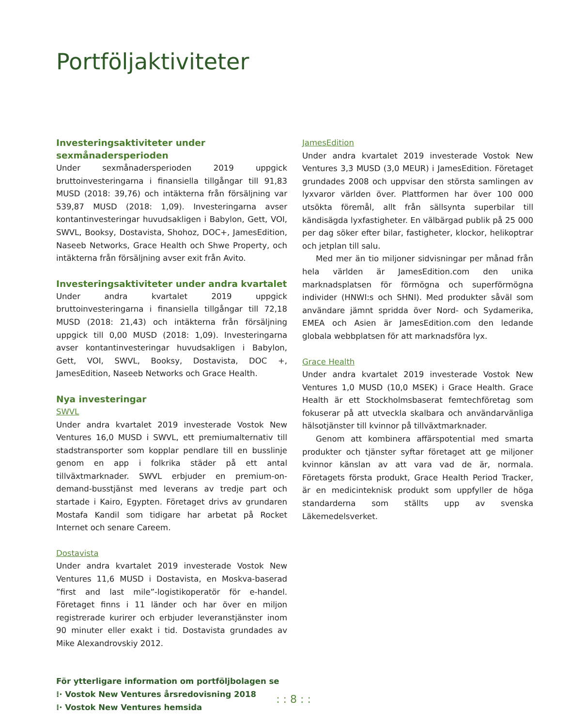Portföljaktiviteter
Investeringsaktiviteter under sexmånadersperioden
Under sexmånadersperioden 2019 uppgick bruttoinvesteringarna i finansiella tillgångar till 91,83 MUSD (2018: 39,76) och intäkterna från försäljning var 539,87 MUSD (2018: 1,09). Investeringarna avser kontantinvesteringar huvudsakligen i Babylon, Gett, VOI, SWVL, Booksy, Dostavista, Shohoz, DOC+, JamesEdition, Naseeb Networks, Grace Health och Shwe Property, och intäkterna från försäljning avser exit från Avito.
Investeringsaktiviteter under andra kvartalet
Under andra kvartalet 2019 uppgick bruttoinvesteringarna i finansiella tillgångar till 72,18 MUSD (2018: 21,43) och intäkterna från försäljning uppgick till 0,00 MUSD (2018: 1,09). Investeringarna avser kontantinvesteringar huvudsakligen i Babylon, Gett, VOI, SWVL, Booksy, Dostavista, DOC +, JamesEdition, Naseeb Networks och Grace Health.
Nya investeringar
SWVL
Under andra kvartalet 2019 investerade Vostok New Ventures 16,0 MUSD i SWVL, ett premiumalternativ till stadstransporter som kopplar pendlare till en busslinje genom en app i folkrika städer på ett antal tillväxtmarknader. SWVL erbjuder en premium-on-demand-busstjänst med leverans av tredje part och startade i Kairo, Egypten. Företaget drivs av grundaren Mostafa Kandil som tidigare har arbetat på Rocket Internet och senare Careem.
Dostavista
Under andra kvartalet 2019 investerade Vostok New Ventures 11,6 MUSD i Dostavista, en Moskva-baserad ”first and last mile”-logistikoperatör för e-handel. Företaget finns i 11 länder och har över en miljon registrerade kurirer och erbjuder leveranstjänster inom 90 minuter eller exakt i tid. Dostavista grundades av Mike Alexandrovskiy 2012.
För ytterligare information om portföljbolagen se
⁞· Vostok New Ventures årsredovisning 2018
⁞· Vostok New Ventures hemsida
JamesEdition
Under andra kvartalet 2019 investerade Vostok New Ventures 3,3 MUSD (3,0 MEUR) i JamesEdition. Företaget grundades 2008 och uppvisar den största samlingen av lyxvaror världen över. Plattformen har över 100 000 utsökta föremål, allt från sällsynta superbilar till kändisägda lyxfastigheter. En välbärgad publik på 25 000 per dag söker efter bilar, fastigheter, klockor, helikoptrar och jetplan till salu.
Med mer än tio miljoner sidvisningar per månad från hela världen är JamesEdition.com den unika marknadsplatsen för förmögna och superförmögna individer (HNWI:s och SHNI). Med produkter såväl som användare jämnt spridda över Nord- och Sydamerika, EMEA och Asien är JamesEdition.com den ledande globala webbplatsen för att marknadsföra lyx.
Grace Health
Under andra kvartalet 2019 investerade Vostok New Ventures 1,0 MUSD (10,0 MSEK) i Grace Health. Grace Health är ett Stockholmsbaserat femtechföretag som fokuserar på att utveckla skalbara och användarvänliga hälsotjänster till kvinnor på tillväxtmarknader.
Genom att kombinera affärspotential med smarta produkter och tjänster syftar företaget att ge miljoner kvinnor känslan av att vara vad de är, normala. Företagets första produkt, Grace Health Period Tracker, är en medicinteknisk produkt som uppfyller de höga standarderna som ställts upp av svenska Läkemedelsverket.
: : 8 : :